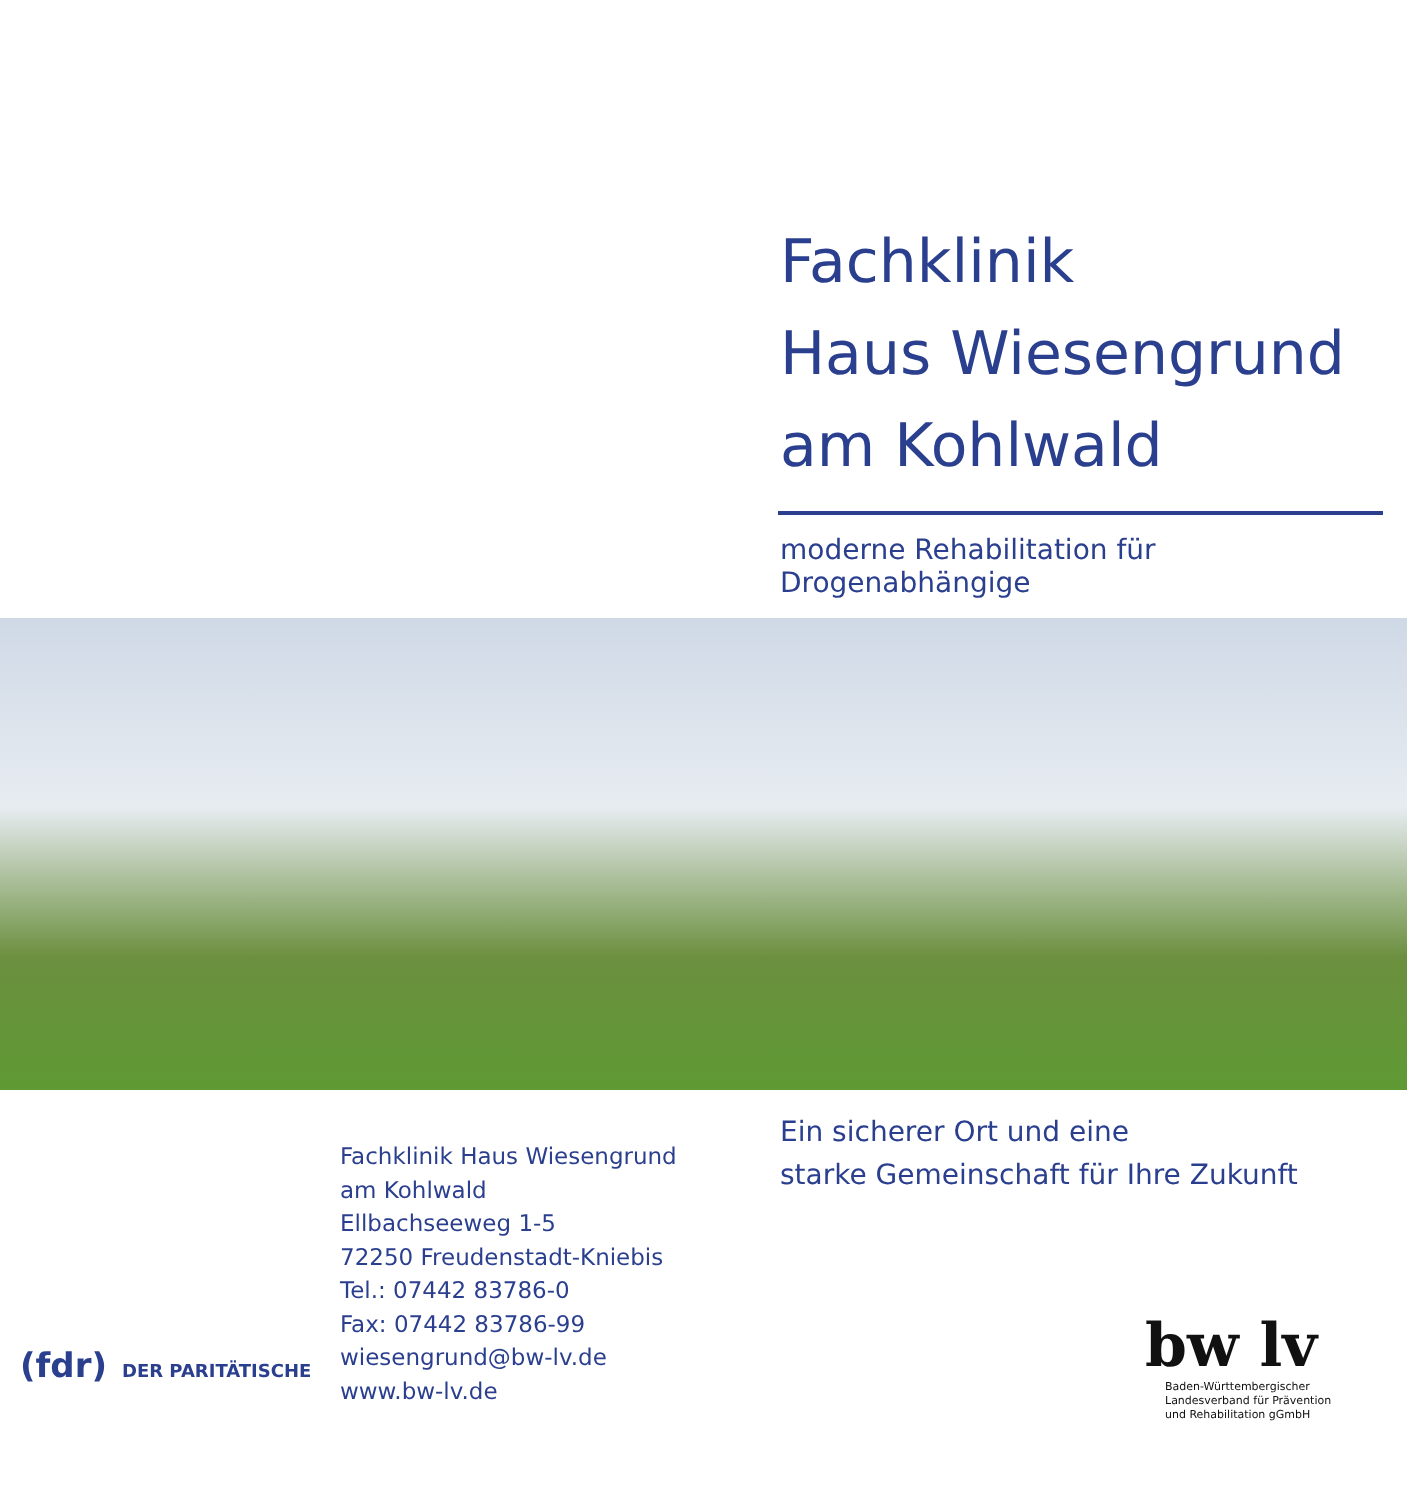Fachklinik
Haus Wiesengrund
am Kohlwald
moderne Rehabilitation für Drogenabhängige
Fachklinik Haus Wiesengrund
am Kohlwald
Ellbachseeweg 1-5
72250 Freudenstadt-Kniebis
Tel.: 07442 83786-0
Fax: 07442 83786-99
wiesengrund@bw-lv.de
www.bw-lv.de
Ein sicherer Ort und eine
starke Gemeinschaft für Ihre Zukunft
(fdr) DER PARITÄTISCHE
bw lv
Baden-Württembergischer
Landesverband für Prävention
und Rehabilitation gGmbH